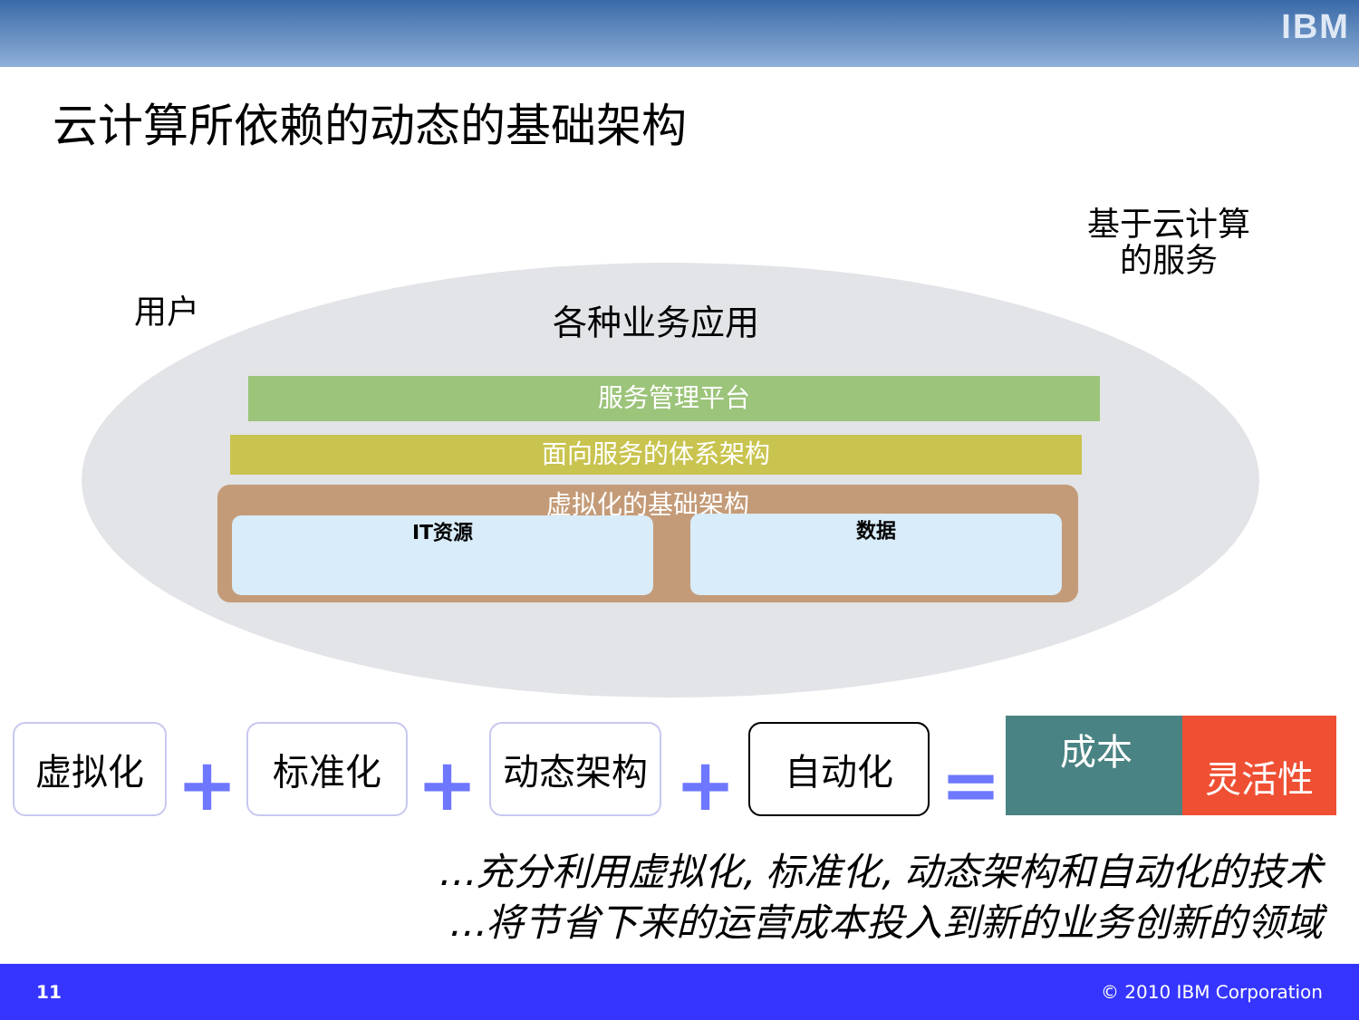IBM
云计算所依赖的动态的基础架构
用户
基于云计算
的服务
各种业务应用
服务管理平台
面向服务的体系架构
虚拟化的基础架构
IT资源 数据
虚拟化 + 标准化 + 动态架构 + 自动化 =
成本 灵活性
…充分利用虚拟化, 标准化, 动态架构和自动化的技术
…将节省下来的运营成本投入到新的业务创新的领域
11 © 2010 IBM Corporation